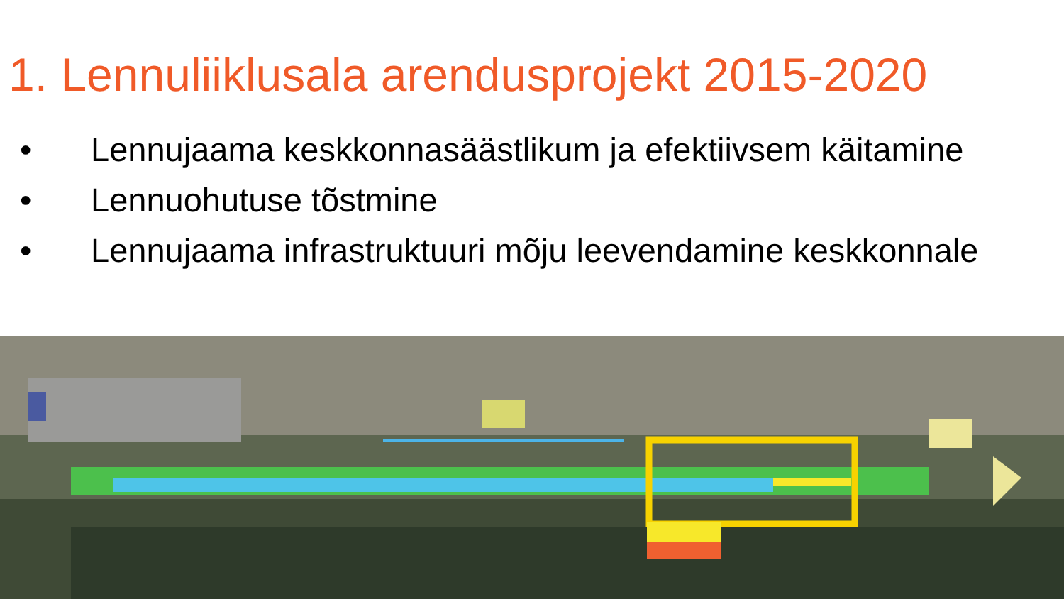1. Lennuliiklusala arendusprojekt 2015-2020
• Lennujaama keskkonnasäästlikum ja efektiivsem käitamine
• Lennuohutuse tõstmine
• Lennujaama infrastruktuuri mõju leevendamine keskkonnale